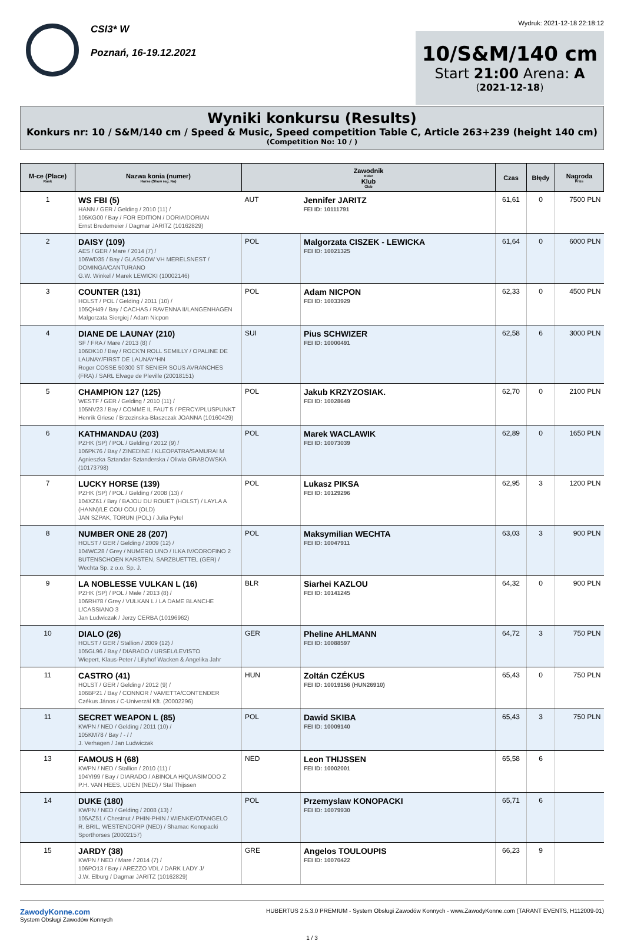CSI3* W
Poznań, 16-19.12.2021
Wydruk: 2021-12-18 22:18:12
10/S&M/140 cm
Start 21:00 Arena: A
(2021-12-18)
Wyniki konkursu (Results)
Konkurs nr: 10 / S&M/140 cm / Speed & Music, Speed competition Table C, Article 263+239 (height 140 cm)
(Competition No: 10 / )
| M-ce (Place) Rank | Nazwa konia (numer) Horse (Show reg. No) | Zawodnik Rider Klub Club | | Czas | Błędy | Nagroda Prize |
| --- | --- | --- | --- | --- | --- | --- |
| 1 | WS FBI (5) HANN / GER / Gelding / 2010 (11) / 105KG00 / Bay / FOR EDITION / DORIA/DORIAN Ernst Bredemeier / Dagmar JARITZ (10162829) | AUT | Jennifer JARITZ FEI ID: 10111791 | 61,61 | 0 | 7500 PLN |
| 2 | DAISY (109) AES / GER / Mare / 2014 (7) / 106WD35 / Bay / GLASGOW VH MERELSNEST / DOMINGA/CANTURANO G.W. Winkel / Marek LEWICKI (10002146) | POL | Malgorzata CISZEK - LEWICKA FEI ID: 10021325 | 61,64 | 0 | 6000 PLN |
| 3 | COUNTER (131) HOLST / POL / Gelding / 2011 (10) / 105QH49 / Bay / CACHAS / RAVENNA II/LANGENHAGEN Malgorzata Siergiej / Adam Nicpon | POL | Adam NICPON FEI ID: 10033929 | 62,33 | 0 | 4500 PLN |
| 4 | DIANE DE LAUNAY (210) SF / FRA / Mare / 2013 (8) / 106DK10 / Bay / ROCK'N ROLL SEMILLY / OPALINE DE LAUNAY/FIRST DE LAUNAY*HN Roger COSSE 50300 ST SENIER SOUS AVRANCHES (FRA) / SARL Elvage de Pleville (20018151) | SUI | Pius SCHWIZER FEI ID: 10000491 | 62,58 | 6 | 3000 PLN |
| 5 | CHAMPION 127 (125) WESTF / GER / Gelding / 2010 (11) / 105NV23 / Bay / COMME IL FAUT 5 / PERCY/PLUSPUNKT Henrik Griese / Brzezinska-Blaszczak JOANNA (10160429) | POL | Jakub KRZYZOSIAK. FEI ID: 10028649 | 62,70 | 0 | 2100 PLN |
| 6 | KATHMANDAU (203) PZHK (SP) / POL / Gelding / 2012 (9) / 106PK76 / Bay / ZINEDINE / KLEOPATRA/SAMURAI M Agnieszka Sztandar-Sztanderska / Oliwia GRABOWSKA (10173798) | POL | Marek WACLAWIK FEI ID: 10073039 | 62,89 | 0 | 1650 PLN |
| 7 | LUCKY HORSE (139) PZHK (SP) / POL / Gelding / 2008 (13) / 104XZ61 / Bay / BAJOU DU ROUET (HOLST) / LAYLA A (HANN)/LE COU COU (OLD) JAN SZPAK, TORUN (POL) / Julia Pytel | POL | Lukasz PIKSA FEI ID: 10129296 | 62,95 | 3 | 1200 PLN |
| 8 | NUMBER ONE 28 (207) HOLST / GER / Gelding / 2009 (12) / 104WC28 / Grey / NUMERO UNO / ILKA IV/COROFINO 2 BUTENSCHOEN KARSTEN, SARZBUETTEL (GER) / Wechta Sp. z o.o. Sp. J. | POL | Maksymilian WECHTA FEI ID: 10047911 | 63,03 | 3 | 900 PLN |
| 9 | LA NOBLESSE VULKAN L (16) PZHK (SP) / POL / Male / 2013 (8) / 106RH78 / Grey / VULKAN L / LA DAME BLANCHE L/CASSIANO 3 Jan Ludwiczak / Jerzy CERBA (10196962) | BLR | Siarhei KAZLOU FEI ID: 10141245 | 64,32 | 0 | 900 PLN |
| 10 | DIALO (26) HOLST / GER / Stallion / 2009 (12) / 105GL96 / Bay / DIARADO / URSEL/LEVISTO Wiepert, Klaus-Peter / Lillyhof Wacken & Angelika Jahr | GER | Pheline AHLMANN FEI ID: 10088597 | 64,72 | 3 | 750 PLN |
| 11 | CASTRO (41) HOLST / GER / Gelding / 2012 (9) / 106BP21 / Bay / CONNOR / VAMETTA/CONTENDER Czékus János / C-Univerzál Kft. (20002296) | HUN | Zoltán CZÉKUS FEI ID: 10019156 (HUN26910) | 65,43 | 0 | 750 PLN |
| 11 | SECRET WEAPON L (85) KWPN / NED / Gelding / 2011 (10) / 105KM78 / Bay / - / / J. Verhagen / Jan Ludwiczak | POL | Dawid SKIBA FEI ID: 10009140 | 65,43 | 3 | 750 PLN |
| 13 | FAMOUS H (68) KWPN / NED / Stallion / 2010 (11) / 104YI99 / Bay / DIARADO / ABINOLA H/QUASIMODO Z P.H. VAN HEES, UDEN (NED) / Stal Thijssen | NED | Leon THIJSSEN FEI ID: 10002001 | 65,58 | 6 | |
| 14 | DUKE (180) KWPN / NED / Gelding / 2008 (13) / 105AZ51 / Chestnut / PHIN-PHIN / WIENKE/OTANGELO R. BRIL, WESTENDORP (NED) / Shamac Konopacki Sporthorses (20002157) | POL | Przemyslaw KONOPACKI FEI ID: 10079930 | 65,71 | 6 | |
| 15 | JARDY (38) KWPN / NED / Mare / 2014 (7) / 106PO13 / Bay / AREZZO VDL / DARK LADY J/ J.W. Elburg / Dagmar JARITZ (10162829) | GRE | Angelos TOULOUPIS FEI ID: 10070422 | 66,23 | 9 | |
ZawodyKonne.com
System Obsługi Zawodów Konnych
HUBERTUS 2.5.3.0 PREMIUM - System Obsługi Zawodów Konnych - www.ZawodyKonne.com (TARANT EVENTS, H112009-01)
1 / 3